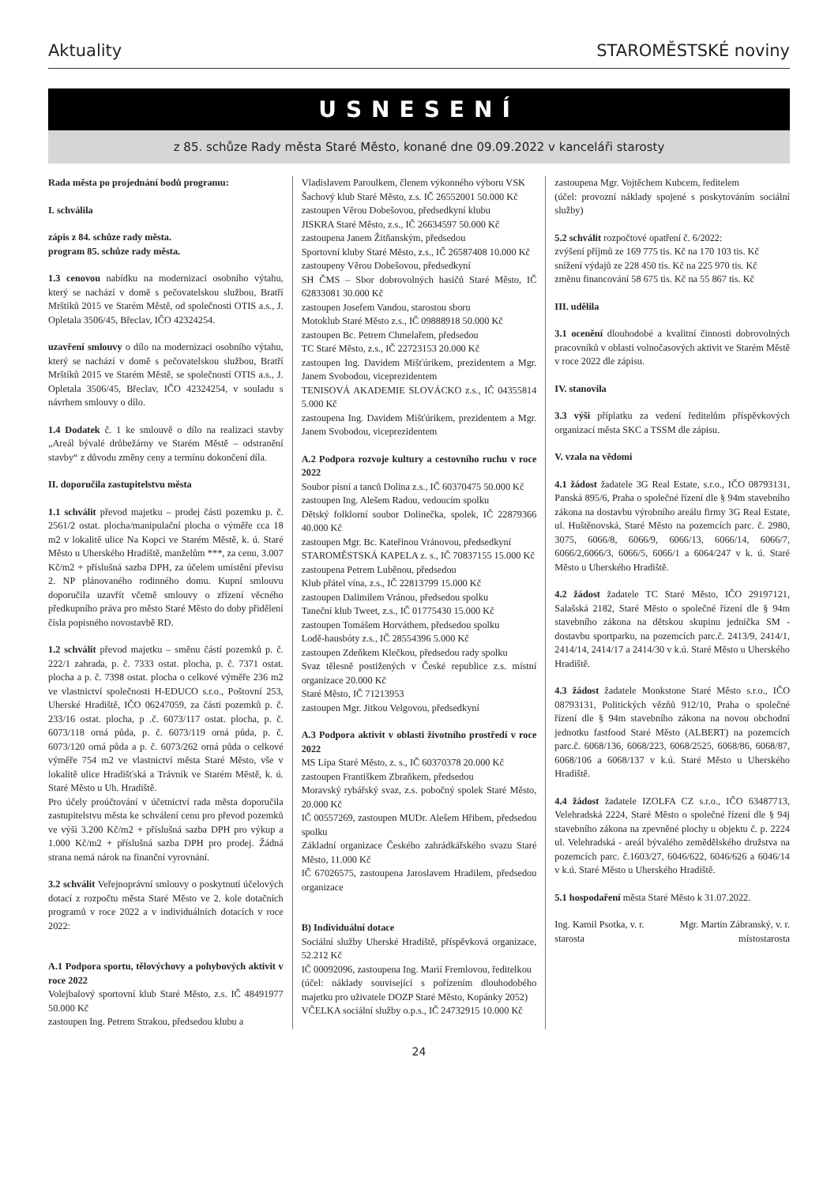Aktuality STAROMĚSTSKÉ noviny
USNESENÍ
z 85. schůze Rady města Staré Město, konané dne 09.09.2022 v kanceláři starosty
Rada města po projednání bodů programu:
I. schválila
zápis z 84. schůze rady města.
program 85. schůze rady města.
1.3 cenovou nabídku na modernizaci osobního výtahu, který se nachází v domě s pečovatelskou službou, Bratří Mrštíků 2015 ve Starém Městě, od společnosti OTIS a.s., J. Opletala 3506/45, Břeclav, IČO 42324254.
uzavření smlouvy o dílo na modernizaci osobního výtahu, který se nachází v domě s pečovatelskou službou, Bratří Mrštíků 2015 ve Starém Městě, se společností OTIS a.s., J. Opletala 3506/45, Břeclav, IČO 42324254, v souladu s návrhem smlouvy o dílo.
1.4 Dodatek č. 1 ke smlouvě o dílo na realizaci stavby „Areál bývalé drůbežárny ve Starém Městě – odstranění stavby“ z důvodu změny ceny a termínu dokončení díla.
II. doporučila zastupitelstvu města
1.1 schválit převod majetku – prodej části pozemku p. č. 2561/2 ostat. plocha/manipulační plocha o výměře cca 18 m2 v lokalitě ulice Na Kopci ve Starém Městě, k. ú. Staré Město u Uherského Hradiště, manželům ***, za cenu, 3.007 Kč/m2 + příslušná sazba DPH, za účelem umístění převisu 2. NP plánovaného rodinného domu. Kupní smlouvu doporučila uzavřít včetně smlouvy o zřízení věcného předkupního práva pro město Staré Město do doby přidělení čísla popisného novostavbě RD.
1.2 schválit převod majetku – směnu částí pozemků p. č. 222/1 zahrada, p. č. 7333 ostat. plocha, p. č. 7371 ostat. plocha a p. č. 7398 ostat. plocha o celkové výměře 236 m2 ve vlastnictví společnosti H-EDUCO s.r.o., Poštovní 253, Uherské Hradiště, IČO 06247059, za části pozemků p. č. 233/16 ostat. plocha, p .č. 6073/117 ostat. plocha, p. č. 6073/118 orná půda, p. č. 6073/119 orná půda, p. č. 6073/120 orná půda a p. č. 6073/262 orná půda o celkové výměře 754 m2 ve vlastnictví města Staré Město, vše v lokalitě ulice Hradišťská a Trávník ve Starém Městě, k. ú. Staré Město u Uh. Hradiště.
Pro účely proúčtování v účetnictví rada města doporučila zastupitelstvu města ke schválení cenu pro převod pozemků ve výši 3.200 Kč/m2 + příslušná sazba DPH pro výkup a 1.000 Kč/m2 + příslušná sazba DPH pro prodej. Žádná strana nemá nárok na finanční vyrovnání.
3.2 schválit Veřejnoprávní smlouvy o poskytnutí účelových dotací z rozpočtu města Staré Město ve 2. kole dotačních programů v roce 2022 a v individuálních dotacích v roce 2022:
A.1 Podpora sportu, tělovýchovy a pohybových aktivit v roce 2022
Volejbalový sportovní klub Staré Město, z.s. IČ 48491977 50.000 Kč
zastoupen Ing. Petrem Strakou, předsedou klubu a
Vladislavem Paroulkem, členem výkonného výboru VSK
Šachový klub Staré Město, z.s. IČ 26552001 50.000 Kč
zastoupen Věrou Dobešovou, předsedkyní klubu
JISKRA Staré Město, z.s., IČ 26634597 50.000 Kč
zastoupena Janem Žitňanským, předsedou
Sportovní kluby Staré Město, z.s., IČ 26587408 10.000 Kč
zastoupeny Věrou Dobešovou, předsedkyní
SH ČMS – Sbor dobrovolných hasičů Staré Město, IČ 62833081 30.000 Kč
zastoupen Josefem Vandou, starostou sboru
Motoklub Staré Město z.s., IČ 09888918 50.000 Kč
zastoupen Bc. Petrem Chmelařem, předsedou
TC Staré Město, z.s., IČ 22723153 20.000 Kč
zastoupen Ing. Davidem Mišťúrikem, prezidentem a Mgr. Janem Svobodou, viceprezidentem
TENISOVÁ AKADEMIE SLOVÁCKO z.s., IČ 04355814 5.000 Kč
zastoupena Ing. Davidem Mišťúrikem, prezidentem a Mgr. Janem Svobodou, viceprezidentem
A.2 Podpora rozvoje kultury a cestovního ruchu v roce 2022
Soubor písní a tanců Dolina z.s., IČ 60370475 50.000 Kč
zastoupen Ing. Alešem Radou, vedoucím spolku
Dětský folklorní soubor Dolinečka, spolek, IČ 22879366 40.000 Kč
zastoupen Mgr. Bc. Kateřinou Vránovou, předsedkyní
STAROMĚSTSKÁ KAPELA z. s., IČ 70837155 15.000 Kč
zastoupena Petrem Luběnou, předsedou
Klub přátel vína, z.s., IČ 22813799 15.000 Kč
zastoupen Dalimilem Vránou, předsedou spolku
Taneční klub Tweet, z.s., IČ 01775430 15.000 Kč
zastoupen Tomášem Horváthem, předsedou spolku
Lodě-hausbóty z.s., IČ 28554396 5.000 Kč
zastoupen Zdeňkem Klečkou, předsedou rady spolku
Svaz tělesně postižených v České republice z.s. místní organizace 20.000 Kč
Staré Město, IČ 71213953
zastoupen Mgr. Jitkou Velgovou, předsedkyní
A.3 Podpora aktivit v oblasti životního prostředí v roce 2022
MS Lípa Staré Město, z. s., IČ 60370378 20.000 Kč
zastoupen Františkem Zbraňkem, předsedou
Moravský rybářský svaz, z.s. pobočný spolek Staré Město, 20.000 Kč
IČ 00557269, zastoupen MUDr. Alešem Hřibem, předsedou spolku
Základní organizace Českého zahrádkářského svazu Staré Město, 11.000 Kč
IČ 67026575, zastoupena Jaroslavem Hradilem, předsedou organizace
B) Individuální dotace
Sociální služby Uherské Hradiště, příspěvková organizace, 52.212 Kč
IČ 00092096, zastoupena Ing. Marií Fremlovou, ředitelkou
(účel: náklady související s pořízením dlouhodobého majetku pro uživatele DOZP Staré Město, Kopánky 2052)
VČELKA sociální služby o.p.s., IČ 24732915 10.000 Kč
zastoupena Mgr. Vojtěchem Kubcem, ředitelem
(účel: provozní náklady spojené s poskytováním sociální služby)
5.2 schválit rozpočtové opatření č. 6/2022:
zvýšení příjmů ze 169 775 tis. Kč na 170 103 tis. Kč
snížení výdajů ze 228 450 tis. Kč na 225 970 tis. Kč
změnu financování 58 675 tis. Kč na 55 867 tis. Kč
III. udělila
3.1 ocenění dlouhodobé a kvalitní činnosti dobrovolných pracovníků v oblasti volnočasových aktivit ve Starém Městě v roce 2022 dle zápisu.
IV. stanovila
3.3 výši příplatku za vedení ředitelům příspěvkových organizací města SKC a TSSM dle zápisu.
V. vzala na vědomí
4.1 žádost žadatele 3G Real Estate, s.r.o., IČO 08793131, Panská 895/6, Praha o společné řízení dle § 94m stavebního zákona na dostavbu výrobního areálu firmy 3G Real Estate, ul. Huštěnovská, Staré Město na pozemcích parc. č. 2980, 3075, 6066/8, 6066/9, 6066/13, 6066/14, 6066/7, 6066/2,6066/3, 6066/5, 6066/1 a 6064/247 v k. ú. Staré Město u Uherského Hradiště.
4.2 žádost žadatele TC Staré Město, IČO 29197121, Salašská 2182, Staré Město o společné řízení dle § 94m stavebního zákona na dětskou skupinu jednička SM - dostavbu sportparku, na pozemcích parc.č. 2413/9, 2414/1, 2414/14, 2414/17 a 2414/30 v k.ú. Staré Město u Uherského Hradiště.
4.3 žádost žadatele Monkstone Staré Město s.r.o., IČO 08793131, Politických vězňů 912/10, Praha o společné řízení dle § 94m stavebního zákona na novou obchodní jednotku fastfood Staré Město (ALBERT) na pozemcích parc.č. 6068/136, 6068/223, 6068/2525, 6068/86, 6068/87, 6068/106 a 6068/137 v k.ú. Staré Město u Uherského Hradiště.
4.4 žádost žadatele IZOLFA CZ s.r.o., IČO 63487713, Velehradská 2224, Staré Město o společné řízení dle § 94j stavebního zákona na zpevněné plochy u objektu č. p. 2224 ul. Velehradská - areál bývalého zemědělského družstva na pozemcích parc. č.1603/27, 6046/622, 6046/626 a 6046/14 v k.ú. Staré Město u Uherského Hradiště.
5.1 hospodaření města Staré Město k 31.07.2022.
Ing. Kamil Psotka, v. r.
starosta Mgr. Martin Zábranský, v. r.
místostarosta
24